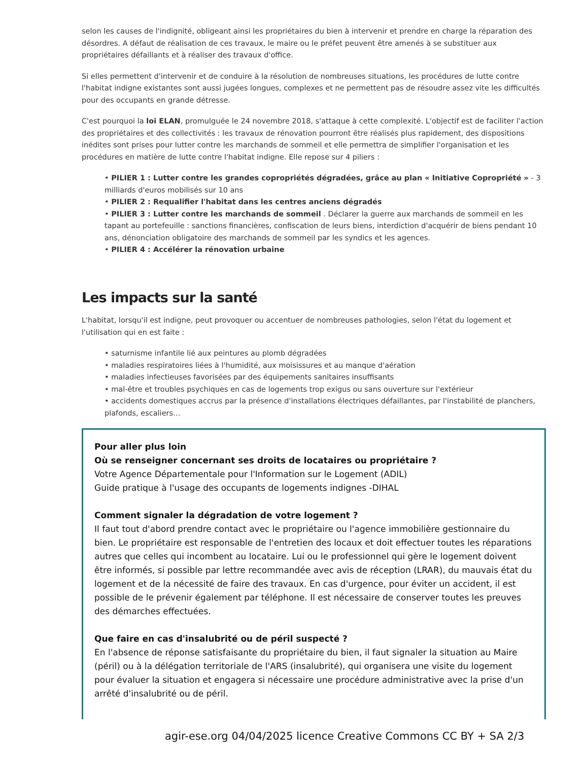selon les causes de l'indignité, obligeant ainsi les propriétaires du bien à intervenir et prendre en charge la réparation des désordres. A défaut de réalisation de ces travaux, le maire ou le préfet peuvent être amenés à se substituer aux propriétaires défaillants et à réaliser des travaux d'office.
Si elles permettent d'intervenir et de conduire à la résolution de nombreuses situations, les procédures de lutte contre l'habitat indigne existantes sont aussi jugées longues, complexes et ne permettent pas de résoudre assez vite les difficultés pour des occupants en grande détresse.
C'est pourquoi la loi ELAN, promulguée le 24 novembre 2018, s'attaque à cette complexité. L'objectif est de faciliter l'action des propriétaires et des collectivités : les travaux de rénovation pourront être réalisés plus rapidement, des dispositions inédites sont prises pour lutter contre les marchands de sommeil et elle permettra de simplifier l'organisation et les procédures en matière de lutte contre l'habitat indigne. Elle repose sur 4 piliers :
PILIER 1 : Lutter contre les grandes copropriétés dégradées, grâce au plan « Initiative Copropriété » - 3 milliards d'euros mobilisés sur 10 ans
PILIER 2 : Requalifier l'habitat dans les centres anciens dégradés
PILIER 3 : Lutter contre les marchands de sommeil . Déclarer la guerre aux marchands de sommeil en les tapant au portefeuille : sanctions financières, confiscation de leurs biens, interdiction d'acquérir de biens pendant 10 ans, dénonciation obligatoire des marchands de sommeil par les syndics et les agences.
PILIER 4 : Accélérer la rénovation urbaine
Les impacts sur la santé
L'habitat, lorsqu'il est indigne, peut provoquer ou accentuer de nombreuses pathologies, selon l'état du logement et l'utilisation qui en est faite :
saturnisme infantile lié aux peintures au plomb dégradées
maladies respiratoires liées à l'humidité, aux moisissures et au manque d'aération
maladies infectieuses favorisées par des équipements sanitaires insuffisants
mal-être et troubles psychiques en cas de logements trop exigus ou sans ouverture sur l'extérieur
accidents domestiques accrus par la présence d'installations électriques défaillantes, par l'instabilité de planchers, plafonds, escaliers…
Pour aller plus loin
Où se renseigner concernant ses droits de locataires ou propriétaire ?
Votre Agence Départementale pour l'Information sur le Logement (ADIL)
Guide pratique à l'usage des occupants de logements indignes -DIHAL
Comment signaler la dégradation de votre logement ?
Il faut tout d'abord prendre contact avec le propriétaire ou l'agence immobilière gestionnaire du bien. Le propriétaire est responsable de l'entretien des locaux et doit effectuer toutes les réparations autres que celles qui incombent au locataire. Lui ou le professionnel qui gère le logement doivent être informés, si possible par lettre recommandée avec avis de réception (LRAR), du mauvais état du logement et de la nécessité de faire des travaux. En cas d'urgence, pour éviter un accident, il est possible de le prévenir également par téléphone. Il est nécessaire de conserver toutes les preuves des démarches effectuées.
Que faire en cas d'insalubrité ou de péril suspecté ?
En l'absence de réponse satisfaisante du propriétaire du bien, il faut signaler la situation au Maire (péril) ou à la délégation territoriale de l'ARS (insalubrité), qui organisera une visite du logement pour évaluer la situation et engagera si nécessaire une procédure administrative avec la prise d'un arrêté d'insalubrité ou de péril.
agir-ese.org 04/04/2025 licence Creative Commons CC BY + SA 2/3